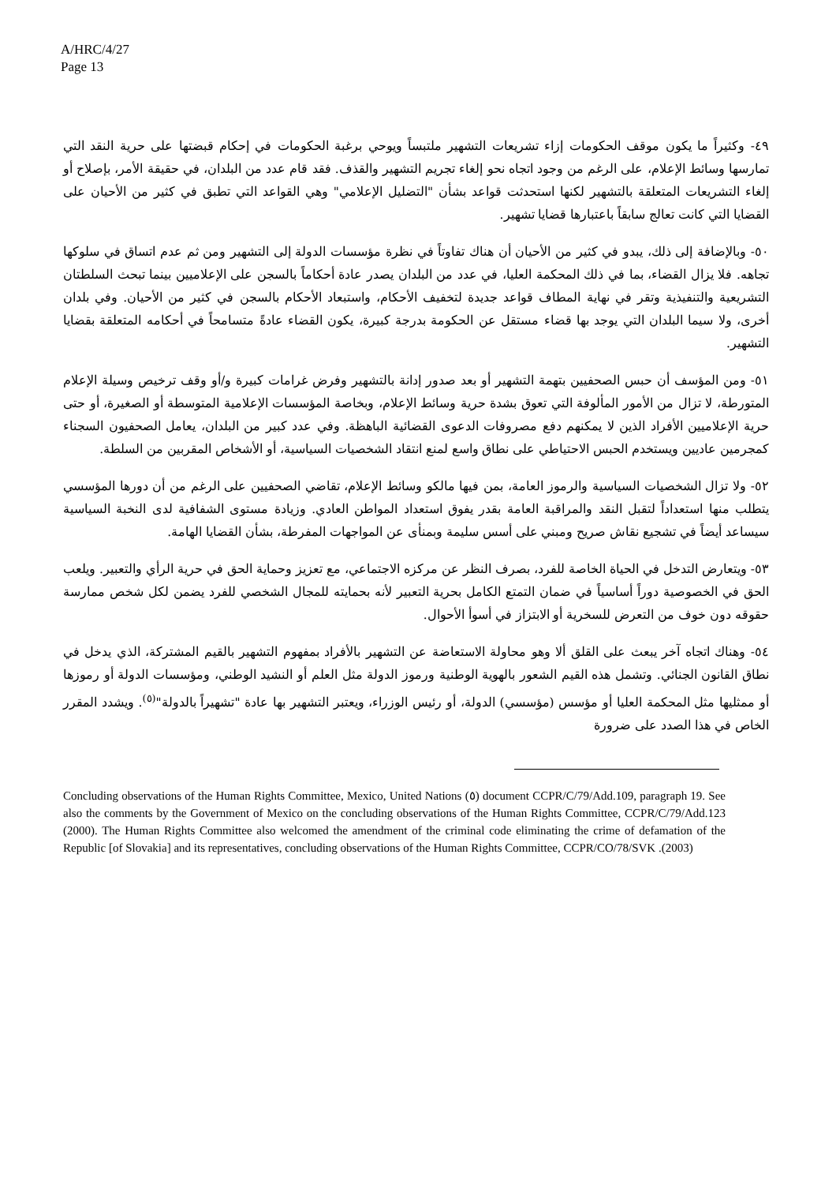A/HRC/4/27
Page 13
٤٩- وكثيراً ما يكون موقف الحكومات إزاء تشريعات التشهير ملتبساً ويوحي برغبة الحكومات في إحكام قبضتها على حرية النقد التي تمارسها وسائط الإعلام، على الرغم من وجود اتجاه نحو إلغاء تجريم التشهير والقذف. فقد قام عدد من البلدان، في حقيقة الأمر، بإصلاح أو إلغاء التشريعات المتعلقة بالتشهير لكنها استحدثت قواعد بشأن "التضليل الإعلامي" وهي القواعد التي تطبق في كثير من الأحيان على القضايا التي كانت تعالج سابقاً باعتبارها قضايا تشهير.
٥٠- وبالإضافة إلى ذلك، يبدو في كثير من الأحيان أن هناك تفاوتاً في نظرة مؤسسات الدولة إلى التشهير ومن ثم عدم اتساق في سلوكها تجاهه. فلا يزال القضاء، بما في ذلك المحكمة العليا، في عدد من البلدان يصدر عادة أحكاماً بالسجن على الإعلاميين بينما تبحث السلطتان التشريعية والتنفيذية وتقر في نهاية المطاف قواعد جديدة لتخفيف الأحكام، واستبعاد الأحكام بالسجن في كثير من الأحيان. وفي بلدان أخرى، ولا سيما البلدان التي يوجد بها قضاء مستقل عن الحكومة بدرجة كبيرة، يكون القضاء عادةً متسامحاً في أحكامه المتعلقة بقضايا التشهير.
٥١- ومن المؤسف أن حبس الصحفيين بتهمة التشهير أو بعد صدور إدانة بالتشهير وفرض غرامات كبيرة و/أو وقف ترخيص وسيلة الإعلام المتورطة، لا تزال من الأمور المألوفة التي تعوق بشدة حرية وسائط الإعلام، وبخاصة المؤسسات الإعلامية المتوسطة أو الصغيرة، أو حتى حرية الإعلاميين الأفراد الذين لا يمكنهم دفع مصروفات الدعوى القضائية الباهظة. وفي عدد كبير من البلدان، يعامل الصحفيون السجناء كمجرمين عاديين ويستخدم الحبس الاحتياطي على نطاق واسع لمنع انتقاد الشخصيات السياسية، أو الأشخاص المقربين من السلطة.
٥٢- ولا تزال الشخصيات السياسية والرموز العامة، بمن فيها مالكو وسائط الإعلام، تقاضي الصحفيين على الرغم من أن دورها المؤسسي يتطلب منها استعداداً لتقبل النقد والمراقبة العامة بقدر يفوق استعداد المواطن العادي. وزيادة مستوى الشفافية لدى النخبة السياسية سيساعد أيضاً في تشجيع نقاش صريح ومبني على أسس سليمة وبمنأى عن المواجهات المفرطة، بشأن القضايا الهامة.
٥٣- ويتعارض التدخل في الحياة الخاصة للفرد، بصرف النظر عن مركزه الاجتماعي، مع تعزيز وحماية الحق في حرية الرأي والتعبير. ويلعب الحق في الخصوصية دوراً أساسياً في ضمان التمتع الكامل بحرية التعبير لأنه بحمايته للمجال الشخصي للفرد يضمن لكل شخص ممارسة حقوقه دون خوف من التعرض للسخرية أو الابتزاز في أسوأ الأحوال.
٥٤- وهناك اتجاه آخر يبعث على القلق ألا وهو محاولة الاستعاضة عن التشهير بالأفراد بمفهوم التشهير بالقيم المشتركة، الذي يدخل في نطاق القانون الجنائي. وتشمل هذه القيم الشعور بالهوية الوطنية ورموز الدولة مثل العلم أو النشيد الوطني، ومؤسسات الدولة أو رموزها أو ممثليها مثل المحكمة العليا أو مؤسس (مؤسسي) الدولة، أو رئيس الوزراء، ويعتبر التشهير بها عادة "تشهيراً بالدولة"<sup>(٥)</sup>. ويشدد المقرر الخاص في هذا الصدد على ضرورة
Concluding observations of the Human Rights Committee, Mexico, United Nations (٥) document CCPR/C/79/Add.109, paragraph 19. See also the comments by the Government of Mexico on the concluding observations of the Human Rights Committee, CCPR/C/79/Add.123 (2000). The Human Rights Committee also welcomed the amendment of the criminal code eliminating the crime of defamation of the Republic [of Slovakia] and its representatives, concluding observations of the Human Rights Committee, CCPR/CO/78/SVK .(2003)